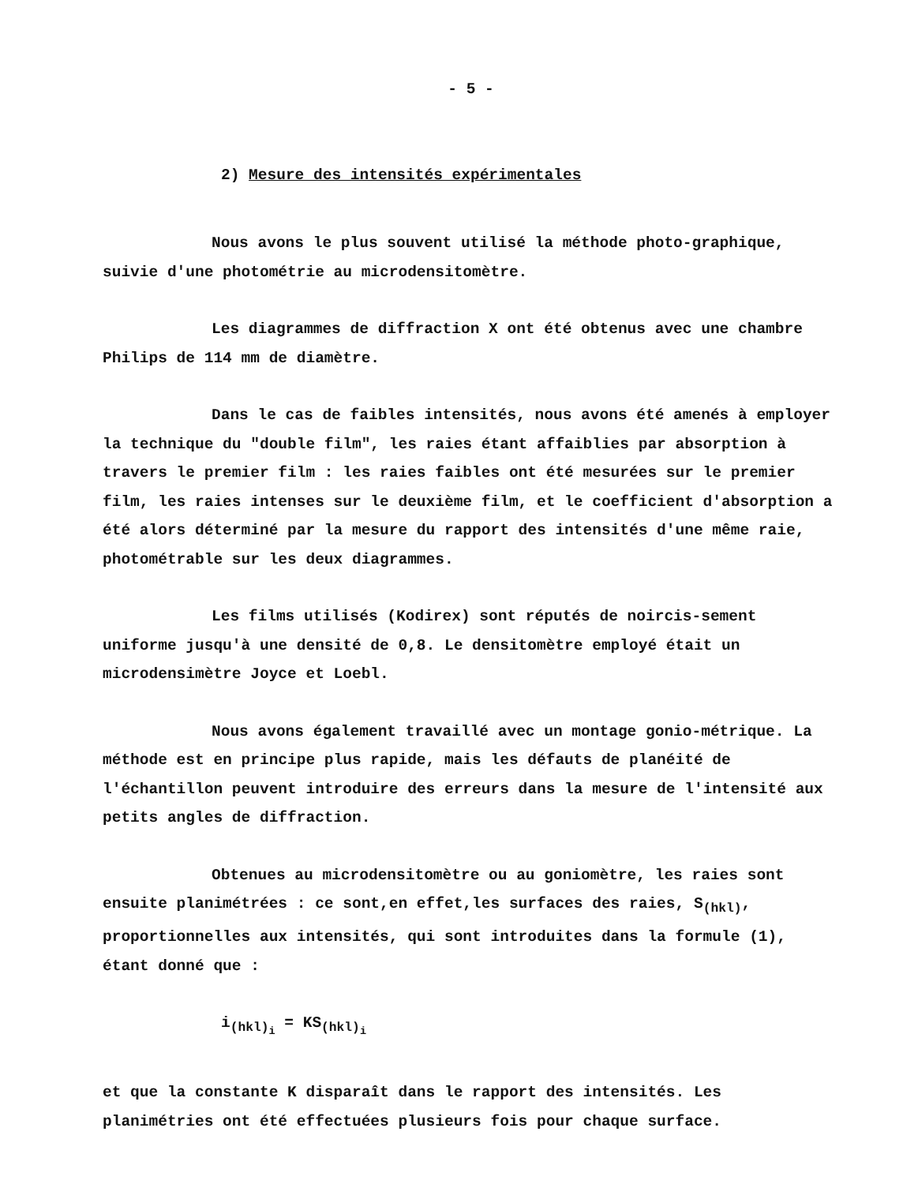- 5 -
2) Mesure des intensités expérimentales
Nous avons le plus souvent utilisé la méthode photo-graphique, suivie d'une photométrie au microdensitomètre.
Les diagrammes de diffraction X ont été obtenus avec une chambre Philips de 114 mm de diamètre.
Dans le cas de faibles intensités, nous avons été amenés à employer la technique du "double film", les raies étant affaiblies par absorption à travers le premier film : les raies faibles ont été mesurées sur le premier film, les raies intenses sur le deuxième film, et le coefficient d'absorption a été alors déterminé par la mesure du rapport des intensités d'une même raie, photométrable sur les deux diagrammes.
Les films utilisés (Kodirex) sont réputés de noircis-sement uniforme jusqu'à une densité de 0,8. Le densitomètre employé était un microdensimètre Joyce et Loebl.
Nous avons également travaillé avec un montage gonio-métrique. La méthode est en principe plus rapide, mais les défauts de planéité de l'échantillon peuvent introduire des erreurs dans la mesure de l'intensité aux petits angles de diffraction.
Obtenues au microdensitomètre ou au goniomètre, les raies sont ensuite planimétrées : ce sont,en effet,les surfaces des raies, S<sub>(hkl)</sub>, proportionnelles aux intensités, qui sont introduites dans la formule (1), étant donné que :
i<sub>(hkl)<sub>i</sub></sub> = KS<sub>(hkl)<sub>i</sub></sub>
et que la constante K disparaît dans le rapport des intensités. Les planimétries ont été effectuées plusieurs fois pour chaque surface.